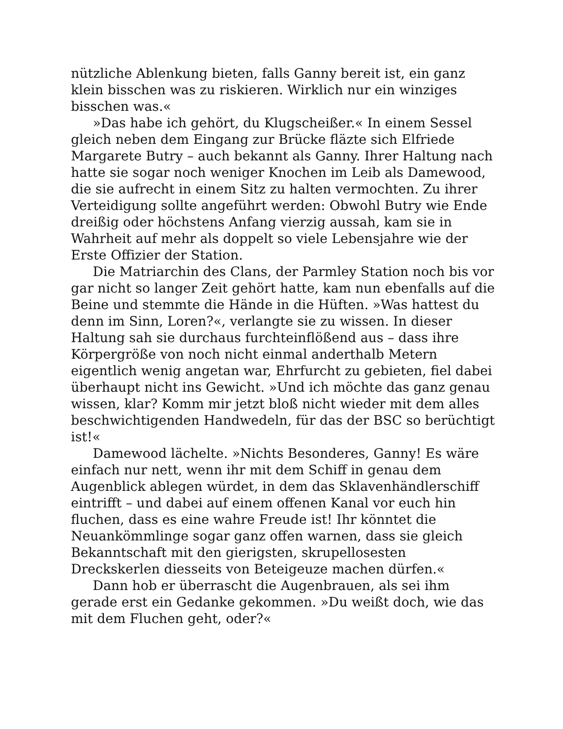nützliche Ablenkung bieten, falls Ganny bereit ist, ein ganz klein bisschen was zu riskieren. Wirklich nur ein winziges bisschen was.«
»Das habe ich gehört, du Klugscheißer.« In einem Sessel gleich neben dem Eingang zur Brücke fläzte sich Elfriede Margarete Butry – auch bekannt als Ganny. Ihrer Haltung nach hatte sie sogar noch weniger Knochen im Leib als Damewood, die sie aufrecht in einem Sitz zu halten vermochten. Zu ihrer Verteidigung sollte angeführt werden: Obwohl Butry wie Ende dreißig oder höchstens Anfang vierzig aussah, kam sie in Wahrheit auf mehr als doppelt so viele Lebensjahre wie der Erste Offizier der Station.
Die Matriarchin des Clans, der Parmley Station noch bis vor gar nicht so langer Zeit gehört hatte, kam nun ebenfalls auf die Beine und stemmte die Hände in die Hüften. »Was hattest du denn im Sinn, Loren?«, verlangte sie zu wissen. In dieser Haltung sah sie durchaus furchteinflößend aus – dass ihre Körpergröße von noch nicht einmal anderthalb Metern eigentlich wenig angetan war, Ehrfurcht zu gebieten, fiel dabei überhaupt nicht ins Gewicht. »Und ich möchte das ganz genau wissen, klar? Komm mir jetzt bloß nicht wieder mit dem alles beschwichtigenden Handwedeln, für das der BSC so berüchtigt ist!«
Damewood lächelte. »Nichts Besonderes, Ganny! Es wäre einfach nur nett, wenn ihr mit dem Schiff in genau dem Augenblick ablegen würdet, in dem das Sklavenhändlerschiff eintrifft – und dabei auf einem offenen Kanal vor euch hin fluchen, dass es eine wahre Freude ist! Ihr könntet die Neuankömmlinge sogar ganz offen warnen, dass sie gleich Bekanntschaft mit den gierigsten, skrupellosesten Dreckskerlen diesseits von Beteigeuze machen dürfen.«
Dann hob er überrascht die Augenbrauen, als sei ihm gerade erst ein Gedanke gekommen. »Du weißt doch, wie das mit dem Fluchen geht, oder?«